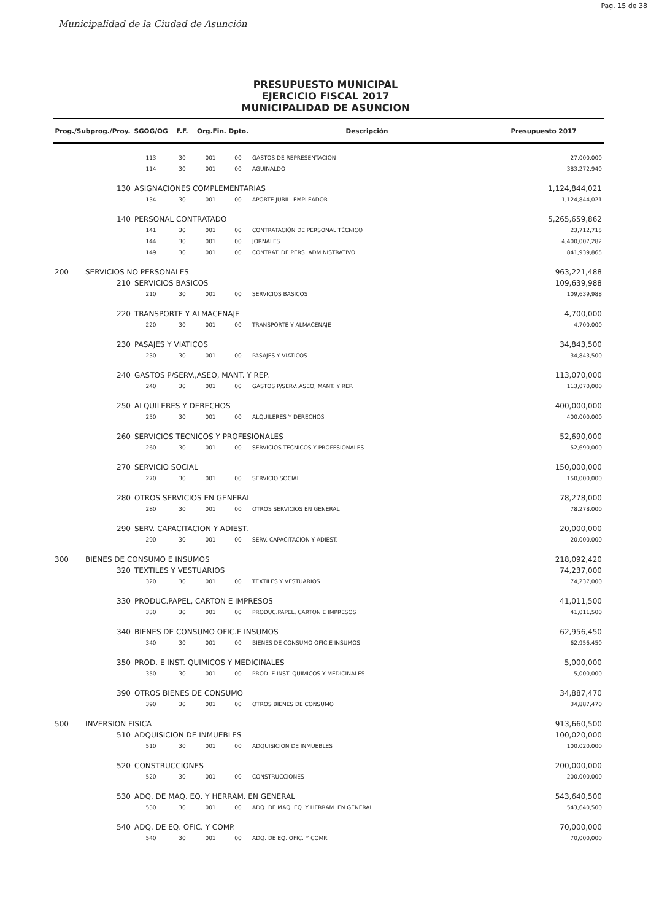Pag. 15 de 38
Municipalidad de la Ciudad de Asunción
PRESUPUESTO MUNICIPAL
EJERCICIO FISCAL 2017
MUNICIPALIDAD DE ASUNCION
| Prog./Subprog./Proy. | | SGOG/OG | F.F. | Org.Fin. Dpto. | | Descripción | Presupuesto 2017 |
| --- | --- | --- | --- | --- | --- | --- | --- |
| | | 113 | 30 | 001 | 00 | GASTOS DE REPRESENTACION | 27,000,000 |
| | | 114 | 30 | 001 | 00 | AGUINALDO | 383,272,940 |
| | 130 | ASIGNACIONES COMPLEMENTARIAS | | | | | 1,124,844,021 |
| | | 134 | 30 | 001 | 00 | APORTE JUBIL. EMPLEADOR | 1,124,844,021 |
| | 140 | PERSONAL CONTRATADO | | | | | 5,265,659,862 |
| | | 141 | 30 | 001 | 00 | CONTRATACIÓN DE PERSONAL TÉCNICO | 23,712,715 |
| | | 144 | 30 | 001 | 00 | JORNALES | 4,400,007,282 |
| | | 149 | 30 | 001 | 00 | CONTRAT. DE PERS. ADMINISTRATIVO | 841,939,865 |
| 200 | SERVICIOS NO PERSONALES | | | | | | 963,221,488 |
| | 210 | SERVICIOS BASICOS | | | | | 109,639,988 |
| | | 210 | 30 | 001 | 00 | SERVICIOS BASICOS | 109,639,988 |
| | 220 | TRANSPORTE Y ALMACENAJE | | | | | 4,700,000 |
| | | 220 | 30 | 001 | 00 | TRANSPORTE Y ALMACENAJE | 4,700,000 |
| | 230 | PASAJES Y VIATICOS | | | | | 34,843,500 |
| | | 230 | 30 | 001 | 00 | PASAJES Y VIATICOS | 34,843,500 |
| | 240 | GASTOS P/SERV.,ASEO, MANT. Y REP. | | | | | 113,070,000 |
| | | 240 | 30 | 001 | 00 | GASTOS P/SERV.,ASEO, MANT. Y REP. | 113,070,000 |
| | 250 | ALQUILERES Y DERECHOS | | | | | 400,000,000 |
| | | 250 | 30 | 001 | 00 | ALQUILERES Y DERECHOS | 400,000,000 |
| | 260 | SERVICIOS TECNICOS Y PROFESIONALES | | | | | 52,690,000 |
| | | 260 | 30 | 001 | 00 | SERVICIOS TECNICOS Y PROFESIONALES | 52,690,000 |
| | 270 | SERVICIO SOCIAL | | | | | 150,000,000 |
| | | 270 | 30 | 001 | 00 | SERVICIO SOCIAL | 150,000,000 |
| | 280 | OTROS SERVICIOS EN GENERAL | | | | | 78,278,000 |
| | | 280 | 30 | 001 | 00 | OTROS SERVICIOS EN GENERAL | 78,278,000 |
| | 290 | SERV. CAPACITACION Y ADIEST. | | | | | 20,000,000 |
| | | 290 | 30 | 001 | 00 | SERV. CAPACITACION Y ADIEST. | 20,000,000 |
| 300 | BIENES DE CONSUMO E INSUMOS | | | | | | 218,092,420 |
| | 320 | TEXTILES Y VESTUARIOS | | | | | 74,237,000 |
| | | 320 | 30 | 001 | 00 | TEXTILES Y VESTUARIOS | 74,237,000 |
| | 330 | PRODUC.PAPEL, CARTON E IMPRESOS | | | | | 41,011,500 |
| | | 330 | 30 | 001 | 00 | PRODUC.PAPEL, CARTON E IMPRESOS | 41,011,500 |
| | 340 | BIENES DE CONSUMO OFIC.E INSUMOS | | | | | 62,956,450 |
| | | 340 | 30 | 001 | 00 | BIENES DE CONSUMO OFIC.E INSUMOS | 62,956,450 |
| | 350 | PROD. E INST. QUIMICOS Y MEDICINALES | | | | | 5,000,000 |
| | | 350 | 30 | 001 | 00 | PROD. E INST. QUIMICOS Y MEDICINALES | 5,000,000 |
| | 390 | OTROS BIENES DE CONSUMO | | | | | 34,887,470 |
| | | 390 | 30 | 001 | 00 | OTROS BIENES DE CONSUMO | 34,887,470 |
| 500 | INVERSION FISICA | | | | | | 913,660,500 |
| | 510 | ADQUISICION DE INMUEBLES | | | | | 100,020,000 |
| | | 510 | 30 | 001 | 00 | ADQUISICION DE INMUEBLES | 100,020,000 |
| | 520 | CONSTRUCCIONES | | | | | 200,000,000 |
| | | 520 | 30 | 001 | 00 | CONSTRUCCIONES | 200,000,000 |
| | 530 | ADQ. DE MAQ. EQ. Y HERRAM. EN GENERAL | | | | | 543,640,500 |
| | | 530 | 30 | 001 | 00 | ADQ. DE MAQ. EQ. Y HERRAM. EN GENERAL | 543,640,500 |
| | 540 | ADQ. DE EQ. OFIC. Y COMP. | | | | | 70,000,000 |
| | | 540 | 30 | 001 | 00 | ADQ. DE EQ. OFIC. Y COMP. | 70,000,000 |